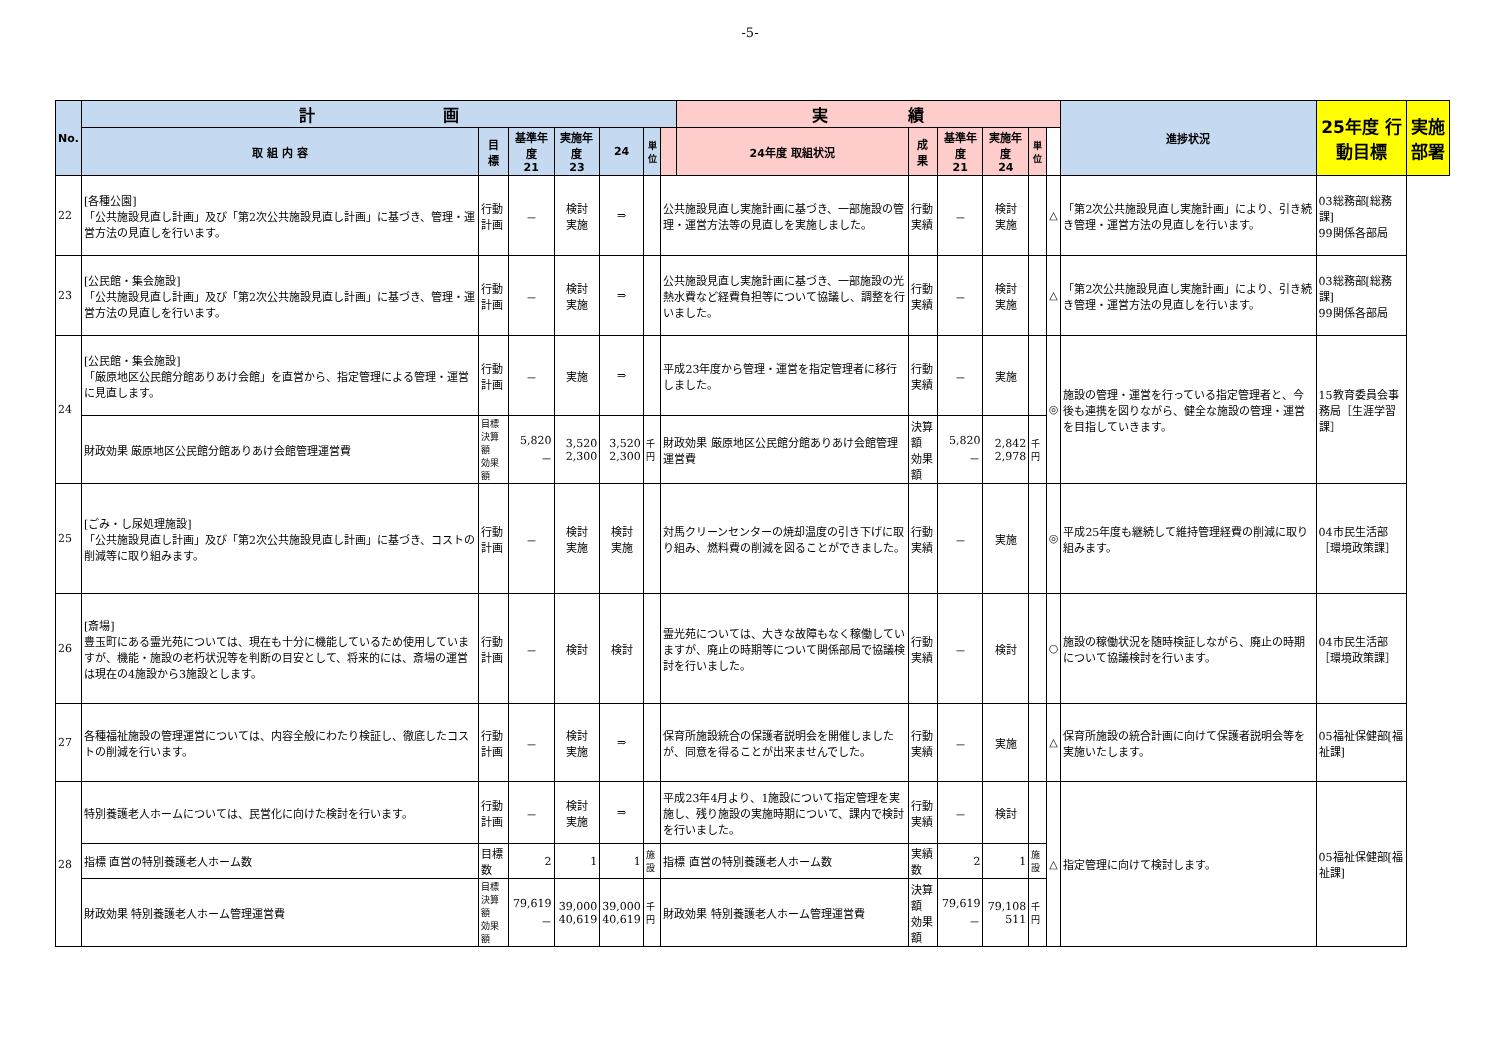-5-
| No. | 計 画 | | | | | | | 実 績 | | | | | | 進捗状況 | 25年度 行動目標 | 実施部署 |
| --- | --- | --- | --- | --- | --- | --- | --- | --- | --- | --- | --- | --- | --- | --- | --- | --- |
| | 取 組 内 容 | 目 標 | 基準年度 21 | 実施年度 23 | 24 | 単位 | | 24年度 取組状況 | 成 果 | 基準年度 21 | 実施年度 24 | 単位 | | | | |
| 22 | [各種公園] 「公共施設見直し計画」及び「第2次公共施設見直し計画」に基づき、管理・運営方法の見直しを行います。 | 行動計画 | － | 検討 実施 | ⇒ | | 公共施設見直し実施計画に基づき、一部施設の管理・運営方法等の見直しを実施しました。 | | 行動実績 | － | 検討 実施 | | △ | 「第2次公共施設見直し実施計画」により、引き続き管理・運営方法の見直しを行います。 | 03総務部[総務課] 99関係各部局 | |
| 23 | [公民館・集会施設] 「公共施設見直し計画」及び「第2次公共施設見直し計画」に基づき、管理・運営方法の見直しを行います。 | 行動計画 | － | 検討 実施 | ⇒ | | 公共施設見直し実施計画に基づき、一部施設の光熱水費など経費負担等について協議し、調整を行いました。 | | 行動実績 | － | 検討 実施 | | △ | 「第2次公共施設見直し実施計画」により、引き続き管理・運営方法の見直しを行います。 | 03総務部[総務課] 99関係各部局 | |
| 24 | [公民館・集会施設] 「厳原地区公民館分館ありあけ会館」を直営から、指定管理による管理・運営に見直します。 | 行動計画 | － | 実施 | ⇒ | | 平成23年度から管理・運営を指定管理者に移行しました。 | | 行動実績 | － | 実施 | | ◎ | 施設の管理・運営を行っている指定管理者と、今後も連携を図りながら、健全な施設の管理・運営を目指していきます。 | 15教育委員会事務局［生涯学習課］ | |
| | 財政効果 厳原地区公民館分館ありあけ会館管理運営費 | 目標決算額 効果額 | 5,820 － | 3,520 2,300 | 3,520 2,300 | 千円 | 財政効果 厳原地区公民館分館ありあけ会館管理運営費 | | 決算額 効果額 | 5,820 － | 2,842 2,978 | 千円 | | | | |
| 25 | [ごみ・し尿処理施設] 「公共施設見直し計画」及び「第2次公共施設見直し計画」に基づき、コストの削減等に取り組みます。 | 行動計画 | － | 検討 実施 | 検討 実施 | | 対馬クリーンセンターの焼却温度の引き下げに取り組み、燃料費の削減を図ることができました。 | | 行動実績 | － | 実施 | | ◎ | 平成25年度も継続して維持管理経費の削減に取り組みます。 | 04市民生活部［環境政策課］ | |
| 26 | [斎場] 豊玉町にある霊光苑については、現在も十分に機能しているため使用していますが、機能・施設の老朽状況等を判断の目安として、将来的には、斎場の運営は現在の4施設から3施設とします。 | 行動計画 | － | 検討 | 検討 | | 霊光苑については、大きな故障もなく稼働していますが、廃止の時期等について関係部局で協議検討を行いました。 | | 行動実績 | － | 検討 | | ○ | 施設の稼働状況を随時検証しながら、廃止の時期について協議検討を行います。 | 04市民生活部［環境政策課］ | |
| 27 | 各種福祉施設の管理運営については、内容全般にわたり検証し、徹底したコストの削減を行います。 | 行動計画 | － | 検討 実施 | ⇒ | | 保育所施設統合の保護者説明会を開催しましたが、同意を得ることが出来ませんでした。 | | 行動実績 | － | 実施 | | △ | 保育所施設の統合計画に向けて保護者説明会等を実施いたします。 | 05福祉保健部[福祉課] | |
| 28 | 特別養護老人ホームについては、民営化に向けた検討を行います。 | 行動計画 | － | 検討 実施 | ⇒ | | 平成23年4月より、1施設について指定管理を実施し、残り施設の実施時期について、課内で検討を行いました。 | | 行動実績 | － | 検討 | | △ | 指定管理に向けて検討します。 | 05福祉保健部[福祉課] | |
| | 指標 直営の特別養護老人ホーム数 | 目標数 | 2 | 1 | 1 | 施設 | 指標 直営の特別養護老人ホーム数 | | 実績数 | 2 | 1 | 施設 | | | | |
| | 財政効果 特別養護老人ホーム管理運営費 | 目標決算額 効果額 | 79,619 － | 39,000 40,619 | 39,000 40,619 | 千円 | 財政効果 特別養護老人ホーム管理運営費 | | 決算額 効果額 | 79,619 － | 79,108 511 | 千円 | | | | |